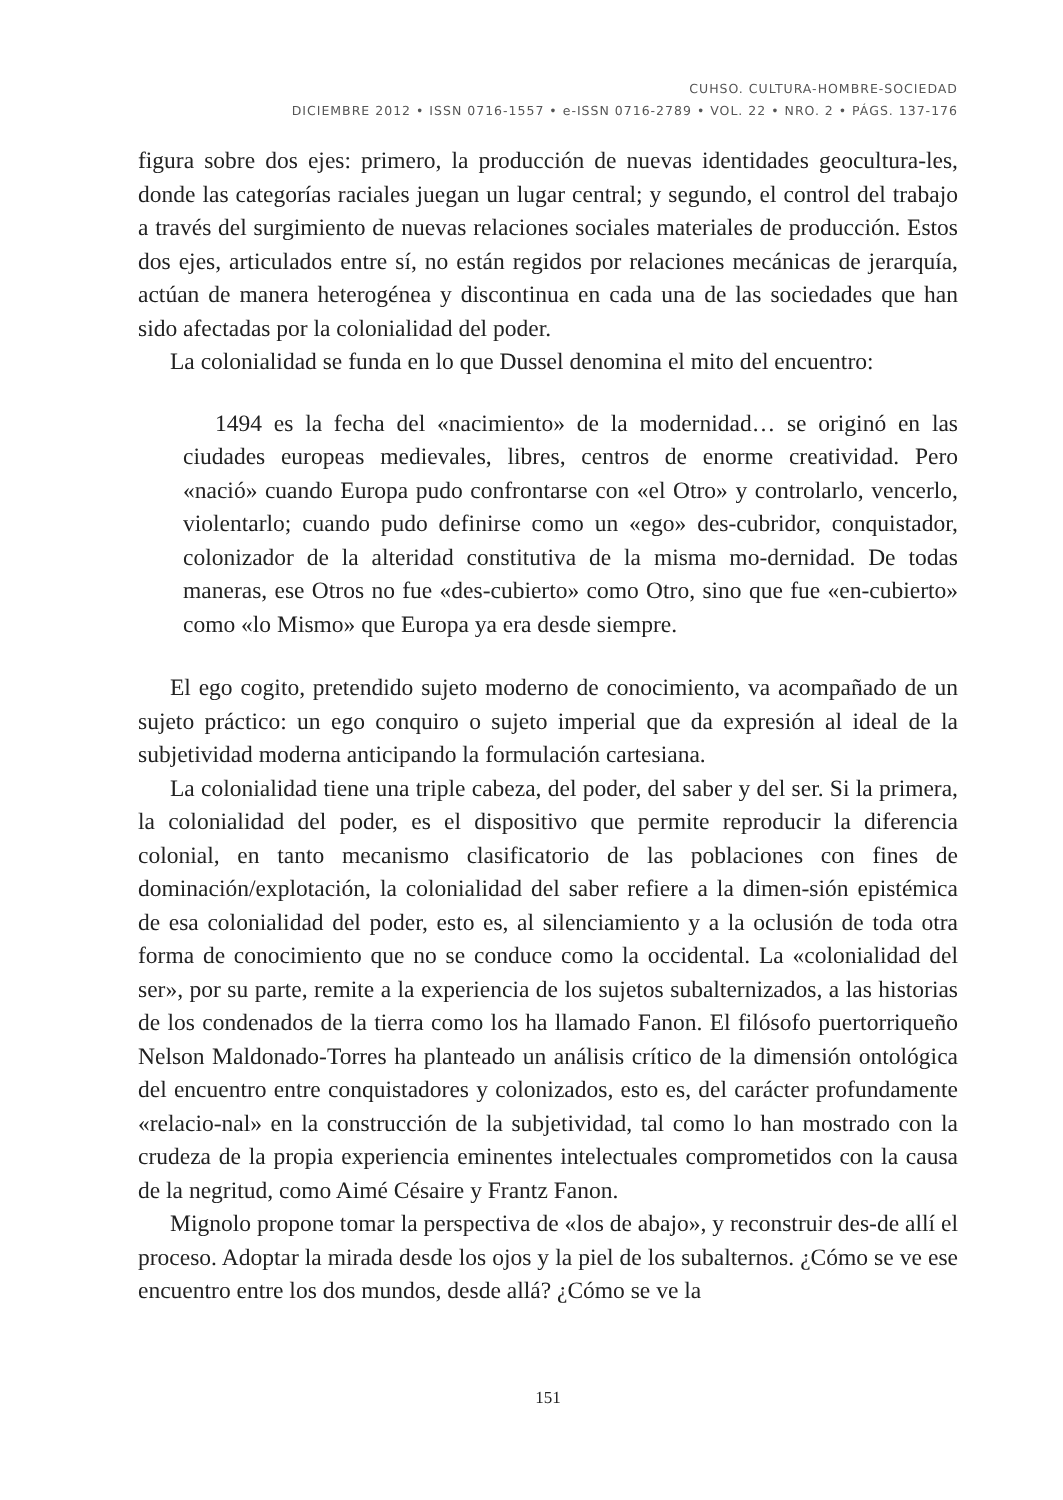CUHSO. CULTURA-HOMBRE-SOCIEDAD
DICIEMBRE 2012 • ISSN 0716-1557 • e-ISSN 0716-2789 • VOL. 22 • NRO. 2 • PÁGS. 137-176
figura sobre dos ejes: primero, la producción de nuevas identidades geocultura-les, donde las categorías raciales juegan un lugar central; y segundo, el control del trabajo a través del surgimiento de nuevas relaciones sociales materiales de producción. Estos dos ejes, articulados entre sí, no están regidos por relaciones mecánicas de jerarquía, actúan de manera heterogénea y discontinua en cada una de las sociedades que han sido afectadas por la colonialidad del poder.
La colonialidad se funda en lo que Dussel denomina el mito del encuentro:
1494 es la fecha del «nacimiento» de la modernidad… se originó en las ciudades europeas medievales, libres, centros de enorme creatividad. Pero «nació» cuando Europa pudo confrontarse con «el Otro» y controlarlo, vencerlo, violentarlo; cuando pudo definirse como un «ego» des-cubridor, conquistador, colonizador de la alteridad constitutiva de la misma mo-dernidad. De todas maneras, ese Otros no fue «des-cubierto» como Otro, sino que fue «en-cubierto» como «lo Mismo» que Europa ya era desde siempre.
El ego cogito, pretendido sujeto moderno de conocimiento, va acompañado de un sujeto práctico: un ego conquiro o sujeto imperial que da expresión al ideal de la subjetividad moderna anticipando la formulación cartesiana.
La colonialidad tiene una triple cabeza, del poder, del saber y del ser. Si la primera, la colonialidad del poder, es el dispositivo que permite reproducir la diferencia colonial, en tanto mecanismo clasificatorio de las poblaciones con fines de dominación/explotación, la colonialidad del saber refiere a la dimen-sión epistémica de esa colonialidad del poder, esto es, al silenciamiento y a la oclusión de toda otra forma de conocimiento que no se conduce como la occidental. La «colonialidad del ser», por su parte, remite a la experiencia de los sujetos subalternizados, a las historias de los condenados de la tierra como los ha llamado Fanon. El filósofo puertorriqueño Nelson Maldonado-Torres ha planteado un análisis crítico de la dimensión ontológica del encuentro entre conquistadores y colonizados, esto es, del carácter profundamente «relacio-nal» en la construcción de la subjetividad, tal como lo han mostrado con la crudeza de la propia experiencia eminentes intelectuales comprometidos con la causa de la negritud, como Aimé Césaire y Frantz Fanon.
Mignolo propone tomar la perspectiva de «los de abajo», y reconstruir des-de allí el proceso. Adoptar la mirada desde los ojos y la piel de los subalternos. ¿Cómo se ve ese encuentro entre los dos mundos, desde allá? ¿Cómo se ve la
151